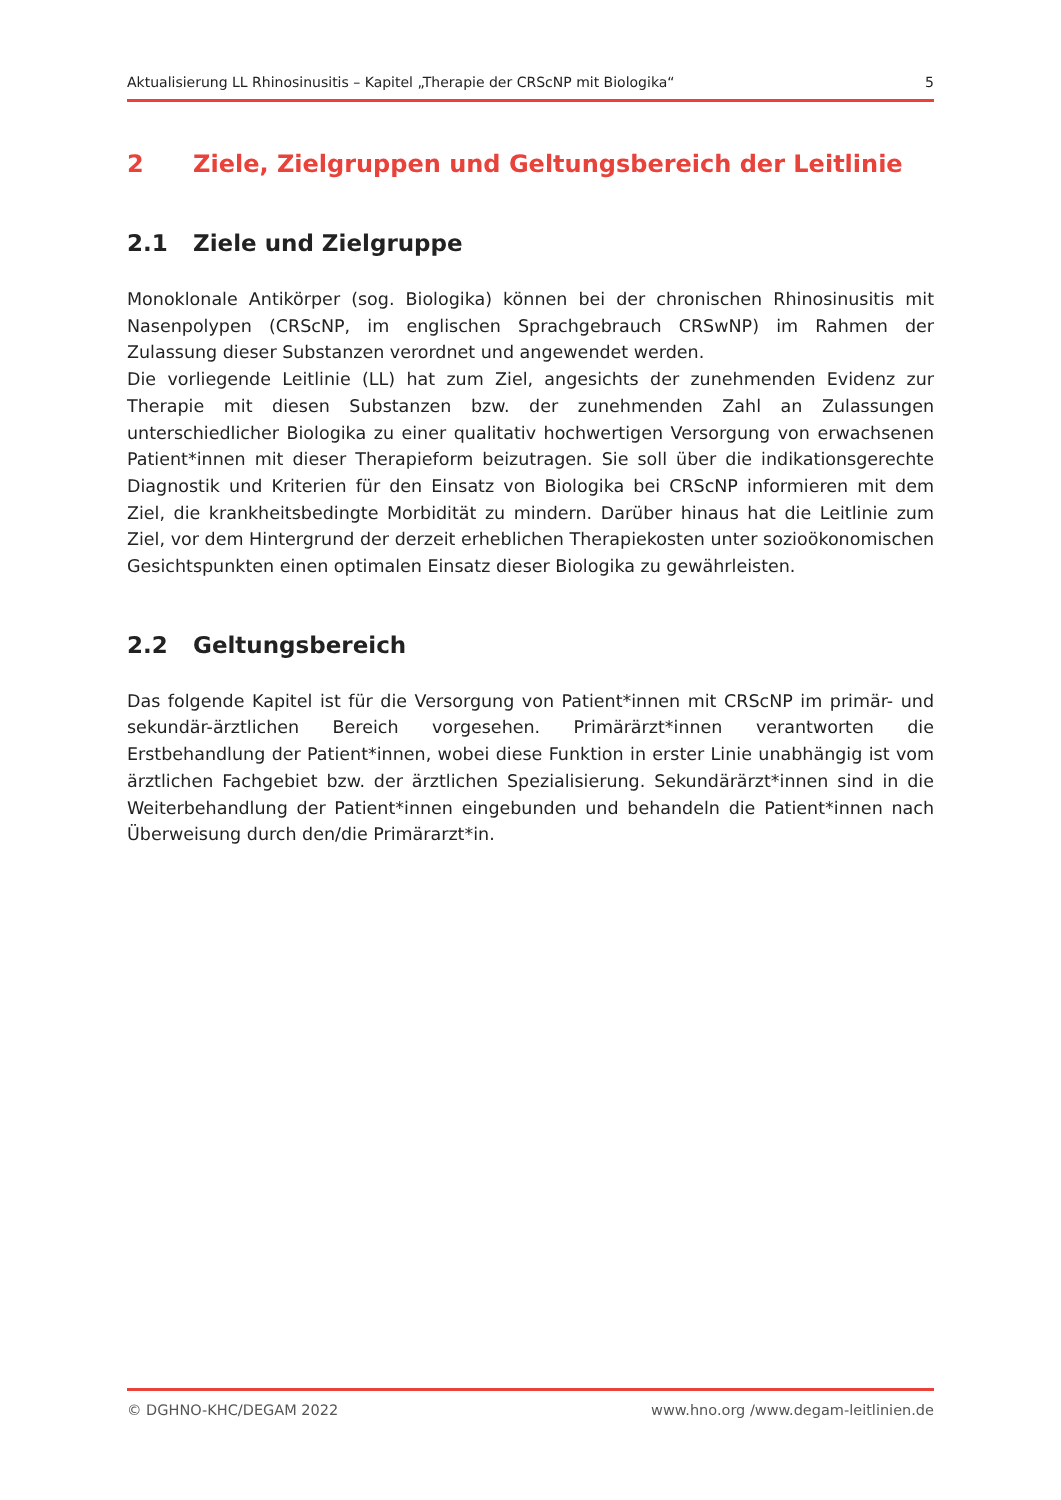Aktualisierung LL Rhinosinusitis – Kapitel „Therapie der CRScNP mit Biologika“5
2 Ziele, Zielgruppen und Geltungsbereich der Leitlinie
2.1 Ziele und Zielgruppe
Monoklonale Antikörper (sog. Biologika) können bei der chronischen Rhinosinusitis mit Nasenpolypen (CRScNP, im englischen Sprachgebrauch CRSwNP) im Rahmen der Zulassung dieser Substanzen verordnet und angewendet werden.
Die vorliegende Leitlinie (LL) hat zum Ziel, angesichts der zunehmenden Evidenz zur Therapie mit diesen Substanzen bzw. der zunehmenden Zahl an Zulassungen unterschiedlicher Biologika zu einer qualitativ hochwertigen Versorgung von erwachsenen Patient*innen mit dieser Therapieform beizutragen. Sie soll über die indikationsgerechte Diagnostik und Kriterien für den Einsatz von Biologika bei CRScNP informieren mit dem Ziel, die krankheitsbedingte Morbidität zu mindern. Darüber hinaus hat die Leitlinie zum Ziel, vor dem Hintergrund der derzeit erheblichen Therapiekosten unter sozioökonomischen Gesichtspunkten einen optimalen Einsatz dieser Biologika zu gewährleisten.
2.2 Geltungsbereich
Das folgende Kapitel ist für die Versorgung von Patient*innen mit CRScNP im primär- und sekundär-ärztlichen Bereich vorgesehen. Primärärzt*innen verantworten die Erstbehandlung der Patient*innen, wobei diese Funktion in erster Linie unabhängig ist vom ärztlichen Fachgebiet bzw. der ärztlichen Spezialisierung. Sekundärärzt*innen sind in die Weiterbehandlung der Patient*innen eingebunden und behandeln die Patient*innen nach Überweisung durch den/die Primärarzt*in.
© DGHNO-KHC/DEGAM 2022 www.hno.org /www.degam-leitlinien.de